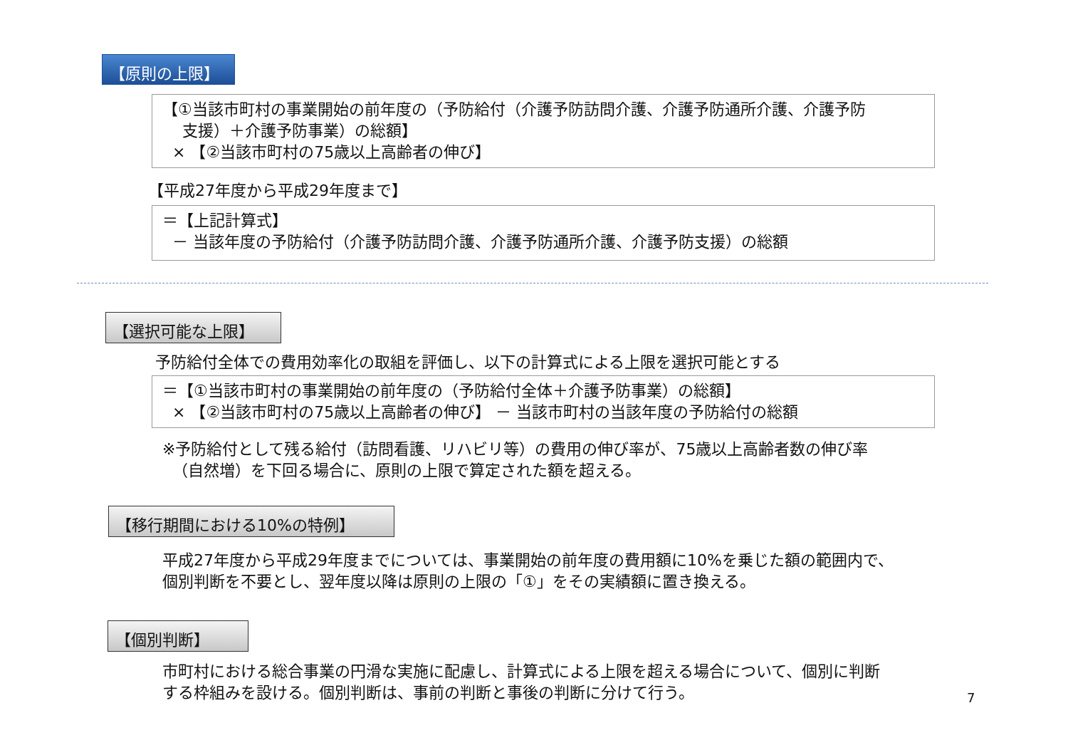【原則の上限】
【①当該市町村の事業開始の前年度の（予防給付（介護予防訪問介護、介護予防通所介護、介護予防
支援）＋介護予防事業）の総額】
× 【②当該市町村の75歳以上高齢者の伸び】
【平成27年度から平成29年度まで】
＝【上記計算式】
－ 当該年度の予防給付（介護予防訪問介護、介護予防通所介護、介護予防支援）の総額
【選択可能な上限】
予防給付全体での費用効率化の取組を評価し、以下の計算式による上限を選択可能とする
＝【①当該市町村の事業開始の前年度の（予防給付全体＋介護予防事業）の総額】
× 【②当該市町村の75歳以上高齢者の伸び】 － 当該市町村の当該年度の予防給付の総額
※予防給付として残る給付（訪問看護、リハビリ等）の費用の伸び率が、75歳以上高齢者数の伸び率
（自然増）を下回る場合に、原則の上限で算定された額を超える。
【移行期間における10%の特例】
平成27年度から平成29年度までについては、事業開始の前年度の費用額に10%を乗じた額の範囲内で、
個別判断を不要とし、翌年度以降は原則の上限の「①」をその実績額に置き換える。
【個別判断】
市町村における総合事業の円滑な実施に配慮し、計算式による上限を超える場合について、個別に判断
する枠組みを設ける。個別判断は、事前の判断と事後の判断に分けて行う。
7